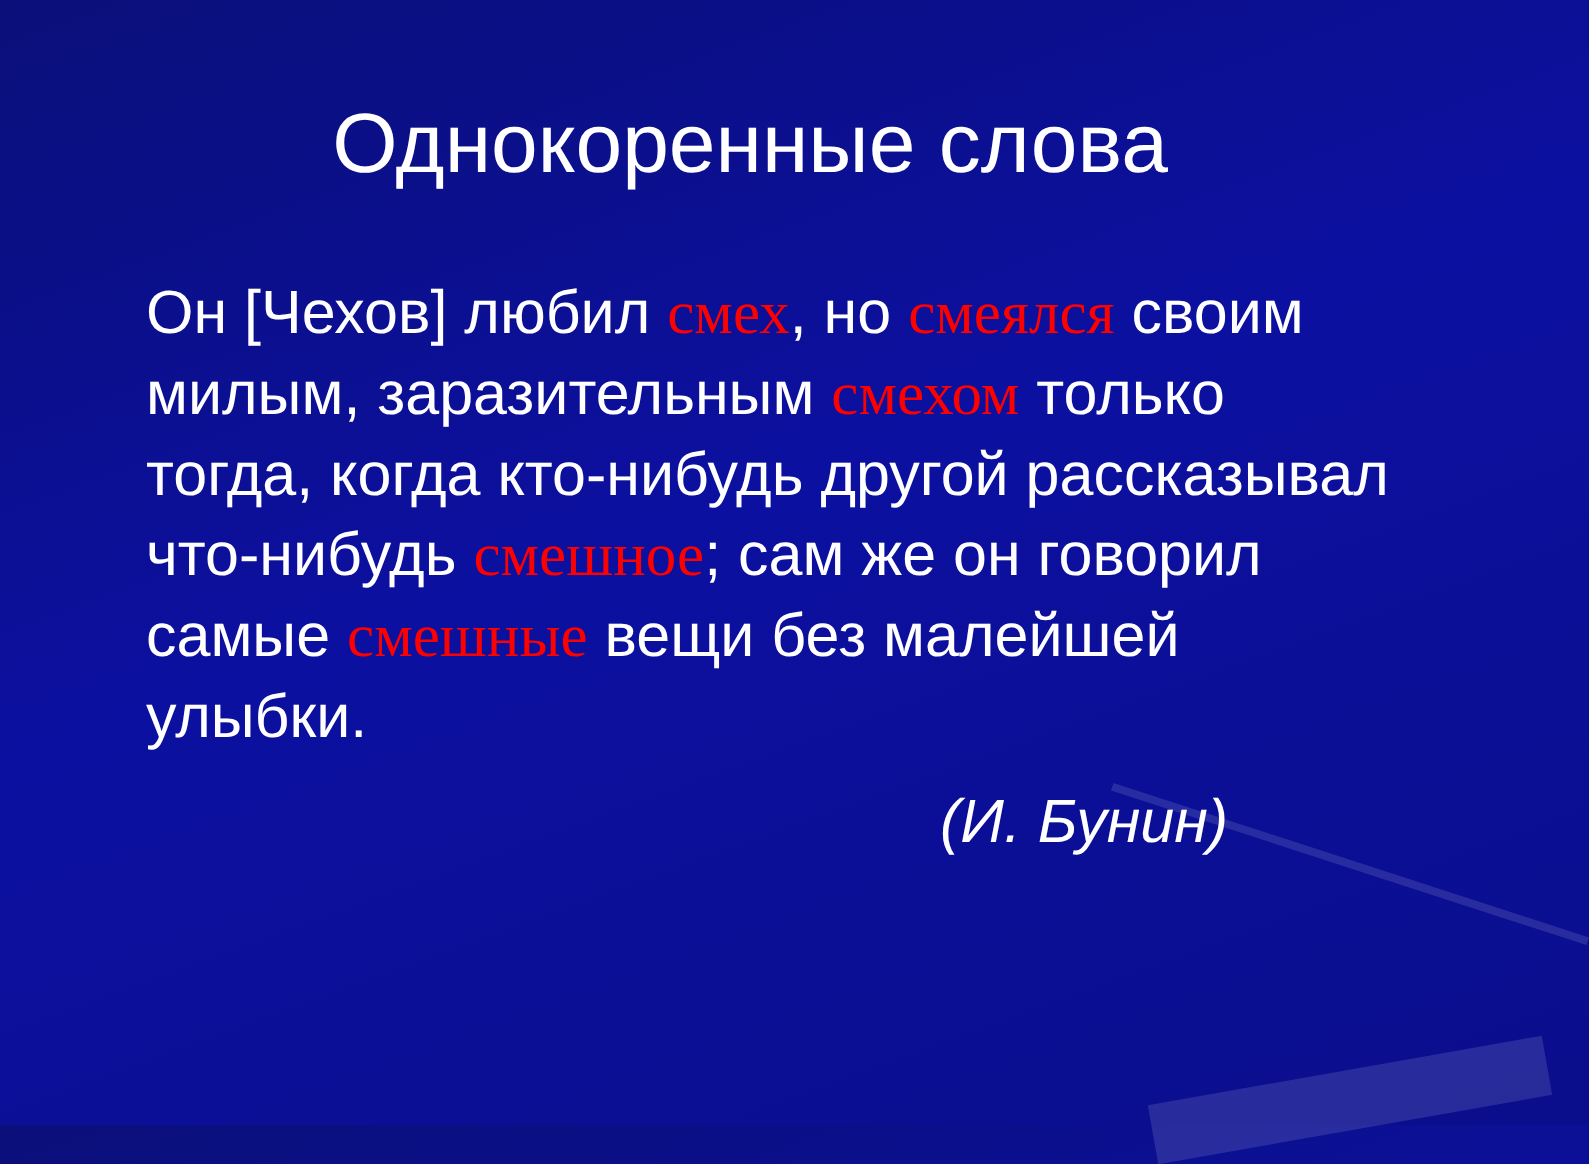Однокоренные слова
Он [Чехов] любил смех, но смеялся своим милым, заразительным смехом только тогда, когда кто-нибудь другой рассказывал что-нибудь смешное; сам же он говорил самые смешные вещи без малейшей улыбки.
(И. Бунин)